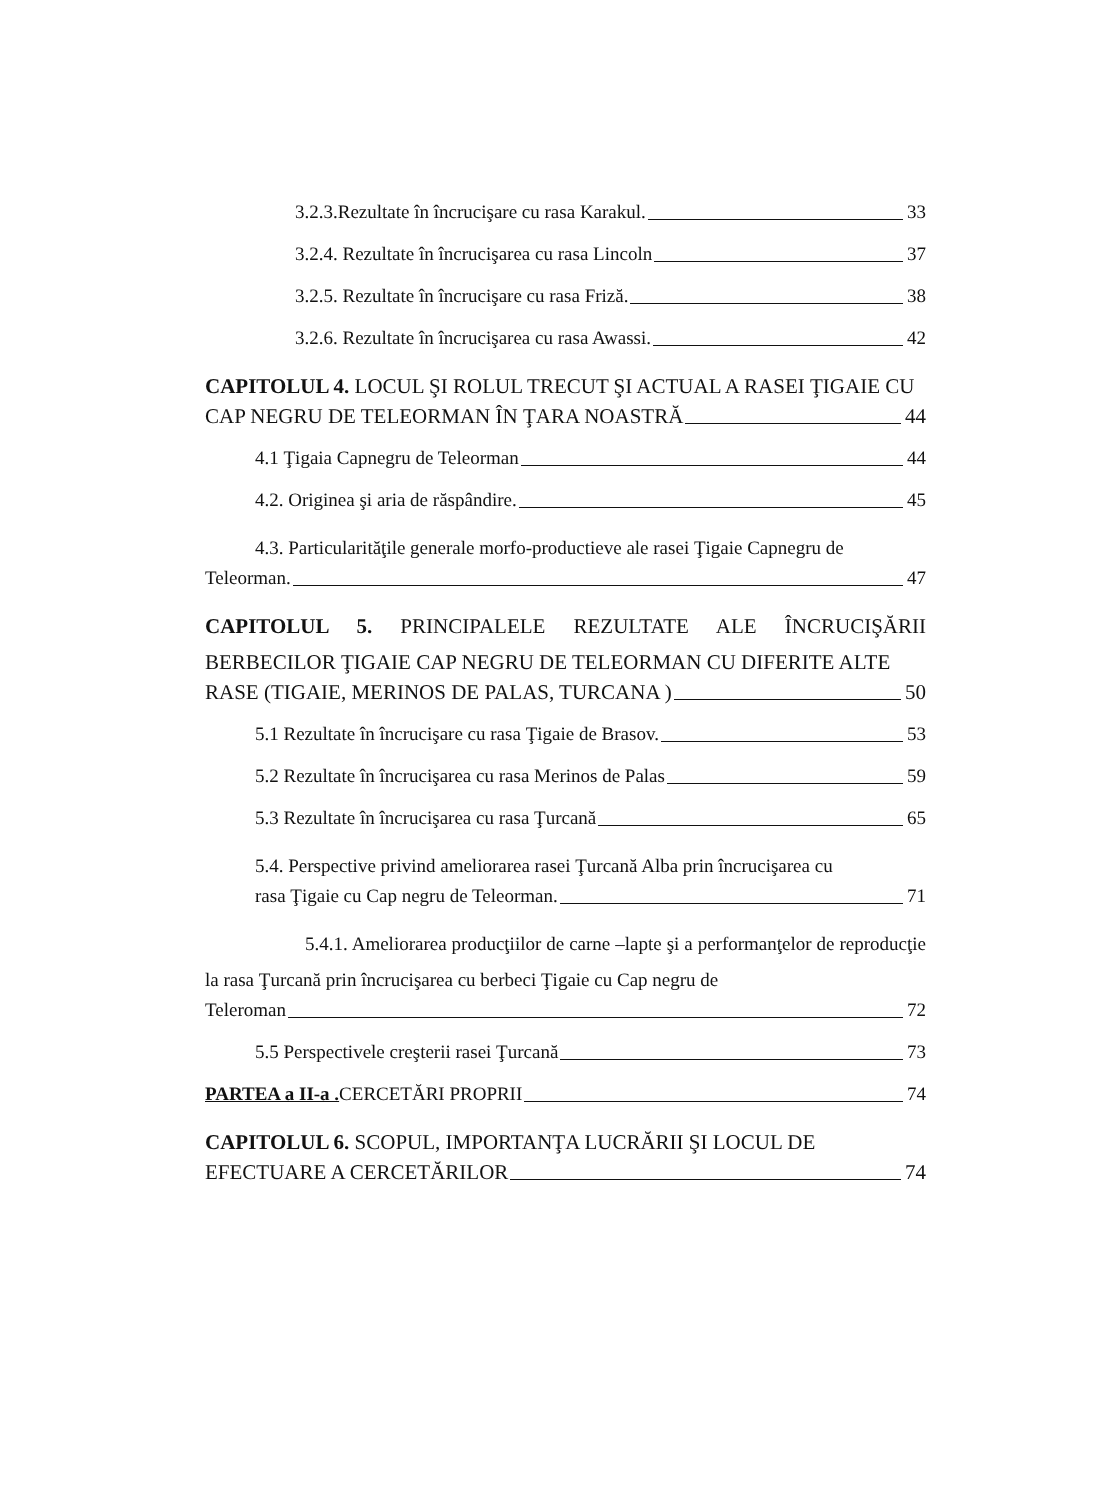3.2.3.Rezultate în încrucişare cu rasa Karakul. 33
3.2.4. Rezultate în încrucişarea cu rasa Lincoln 37
3.2.5. Rezultate în încrucişare cu rasa Friză. 38
3.2.6. Rezultate în încrucişarea cu rasa Awassi. 42
CAPITOLUL 4. LOCUL ŞI ROLUL TRECUT ŞI ACTUAL A RASEI ŢIGAIE CU
CAP NEGRU DE TELEORMAN ÎN ŢARA NOASTRĂ 44
4.1 Ţigaia Capnegru de Teleorman 44
4.2. Originea şi aria de răspândire. 45
4.3. Particularităţile generale morfo-productieve ale rasei Ţigaie Capnegru de
Teleorman. 47
CAPITOLUL 5. PRINCIPALELE REZULTATE ALE ÎNCRUCIŞĂRII BERBECILOR ŢIGAIE CAP NEGRU DE TELEORMAN CU DIFERITE ALTE
RASE (TIGAIE, MERINOS DE PALAS, TURCANA ) 50
5.1 Rezultate în încrucişare cu rasa Ţigaie de Brasov. 53
5.2 Rezultate în încrucişarea cu rasa Merinos de Palas 59
5.3 Rezultate în încrucişarea cu rasa Ţurcană 65
5.4. Perspective privind ameliorarea rasei Ţurcană Alba prin încrucişarea cu
rasa Ţigaie cu Cap negru de Teleorman. 71
5.4.1. Ameliorarea producţiilor de carne –lapte şi a performanţelor de reproducţie la rasa Ţurcană prin încrucişarea cu berbeci Ţigaie cu Cap negru de
Teleroman 72
5.5 Perspectivele creşterii rasei Ţurcană 73
PARTEA a II-a . CERCETĂRI PROPRII 74
CAPITOLUL 6. SCOPUL, IMPORTANŢA LUCRĂRII ŞI LOCUL DE
EFECTUARE A CERCETĂRILOR 74